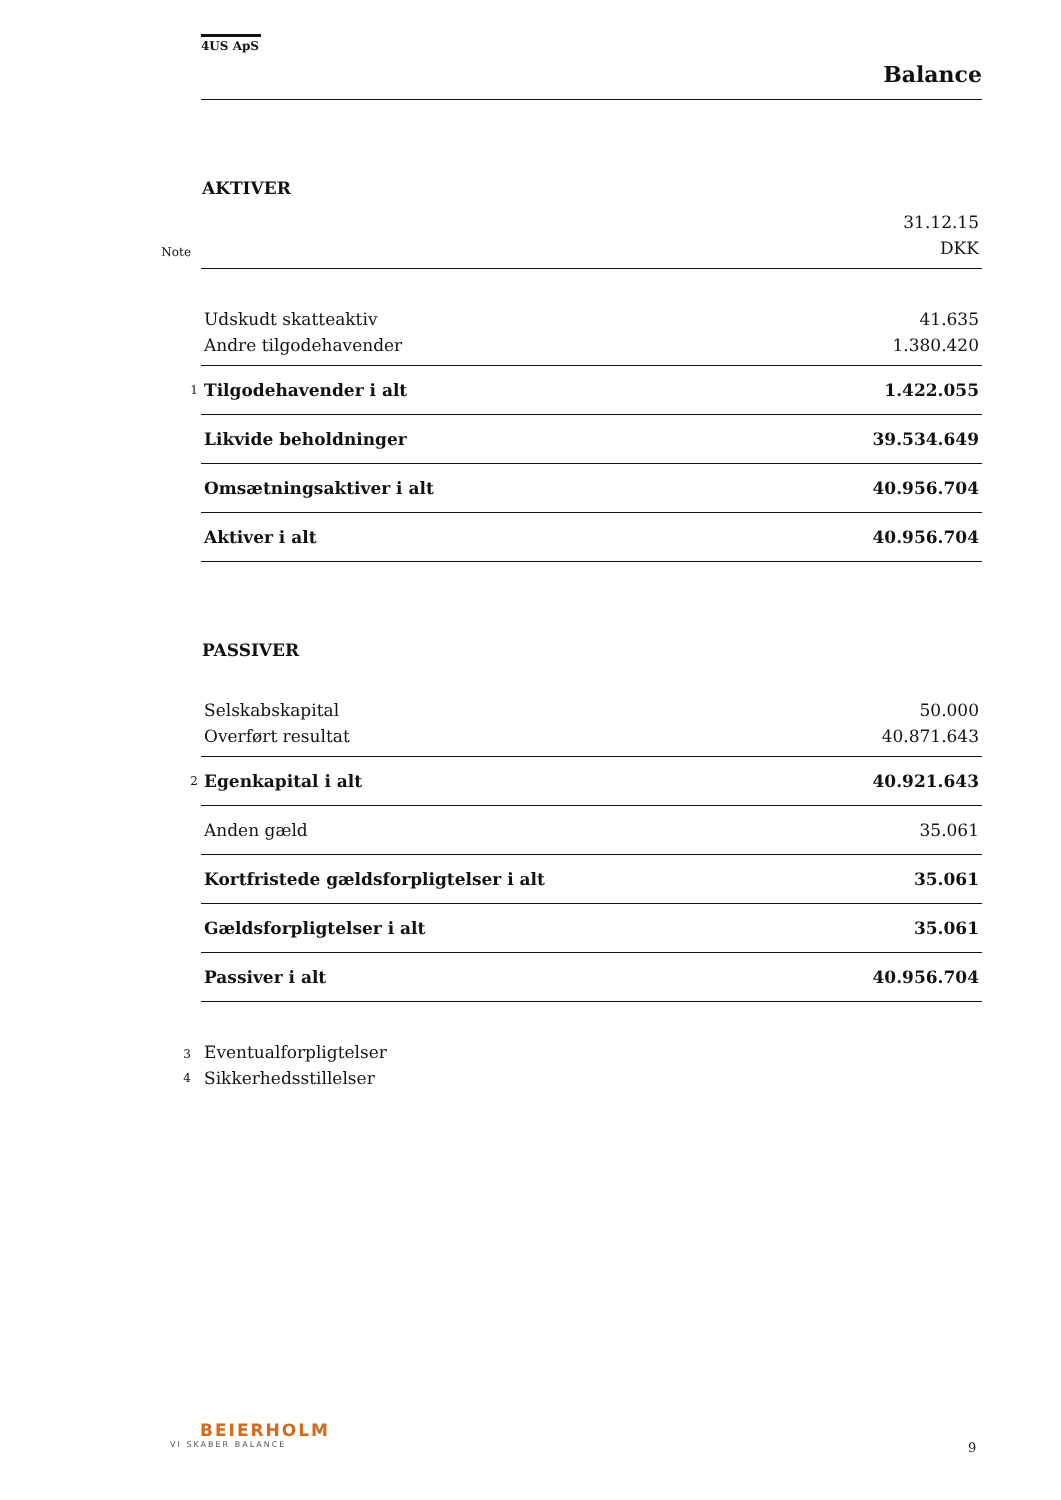4US ApS
Balance
AKTIVER
| | | 31.12.15 |
| Note | | DKK |
| | Udskudt skatteaktiv | 41.635 |
| | Andre tilgodehavender | 1.380.420 |
| 1 | Tilgodehavender i alt | 1.422.055 |
| | Likvide beholdninger | 39.534.649 |
| | Omsætningsaktiver i alt | 40.956.704 |
| | Aktiver i alt | 40.956.704 |
PASSIVER
| | Selskabskapital | 50.000 |
| | Overført resultat | 40.871.643 |
| 2 | Egenkapital i alt | 40.921.643 |
| | Anden gæld | 35.061 |
| | Kortfristede gældsforpligtelser i alt | 35.061 |
| | Gældsforpligtelser i alt | 35.061 |
| | Passiver i alt | 40.956.704 |
| 3 | Eventualforpligtelser | |
| 4 | Sikkerhedsstillelser | |
BEIERHOLM
VI SKABER BALANCE
9